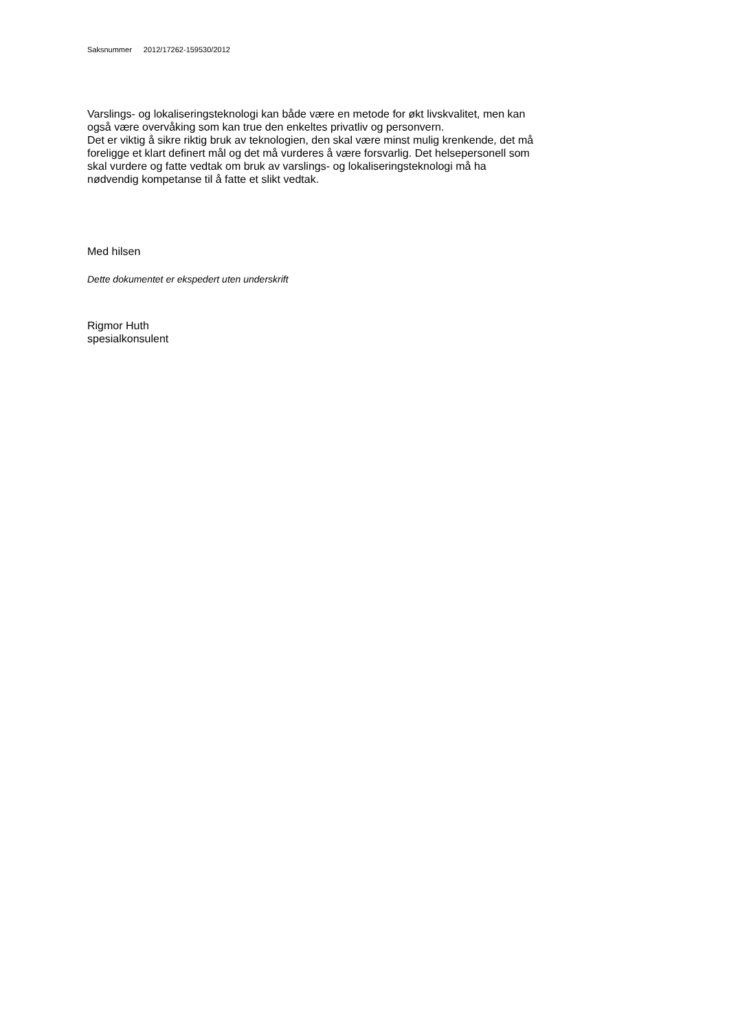Saksnummer 2012/17262-159530/2012
Varslings- og lokaliseringsteknologi kan både være en metode for økt livskvalitet, men kan
også være overvåking som kan true den enkeltes privatliv og personvern.
Det er viktig å sikre riktig bruk av teknologien, den skal være minst mulig krenkende, det må
foreligge et klart definert mål og det må vurderes å være forsvarlig. Det helsepersonell som
skal vurdere og fatte vedtak om bruk av varslings- og lokaliseringsteknologi må ha
nødvendig kompetanse til å fatte et slikt vedtak.
Med hilsen
Dette dokumentet er ekspedert uten underskrift
Rigmor Huth
spesialkonsulent